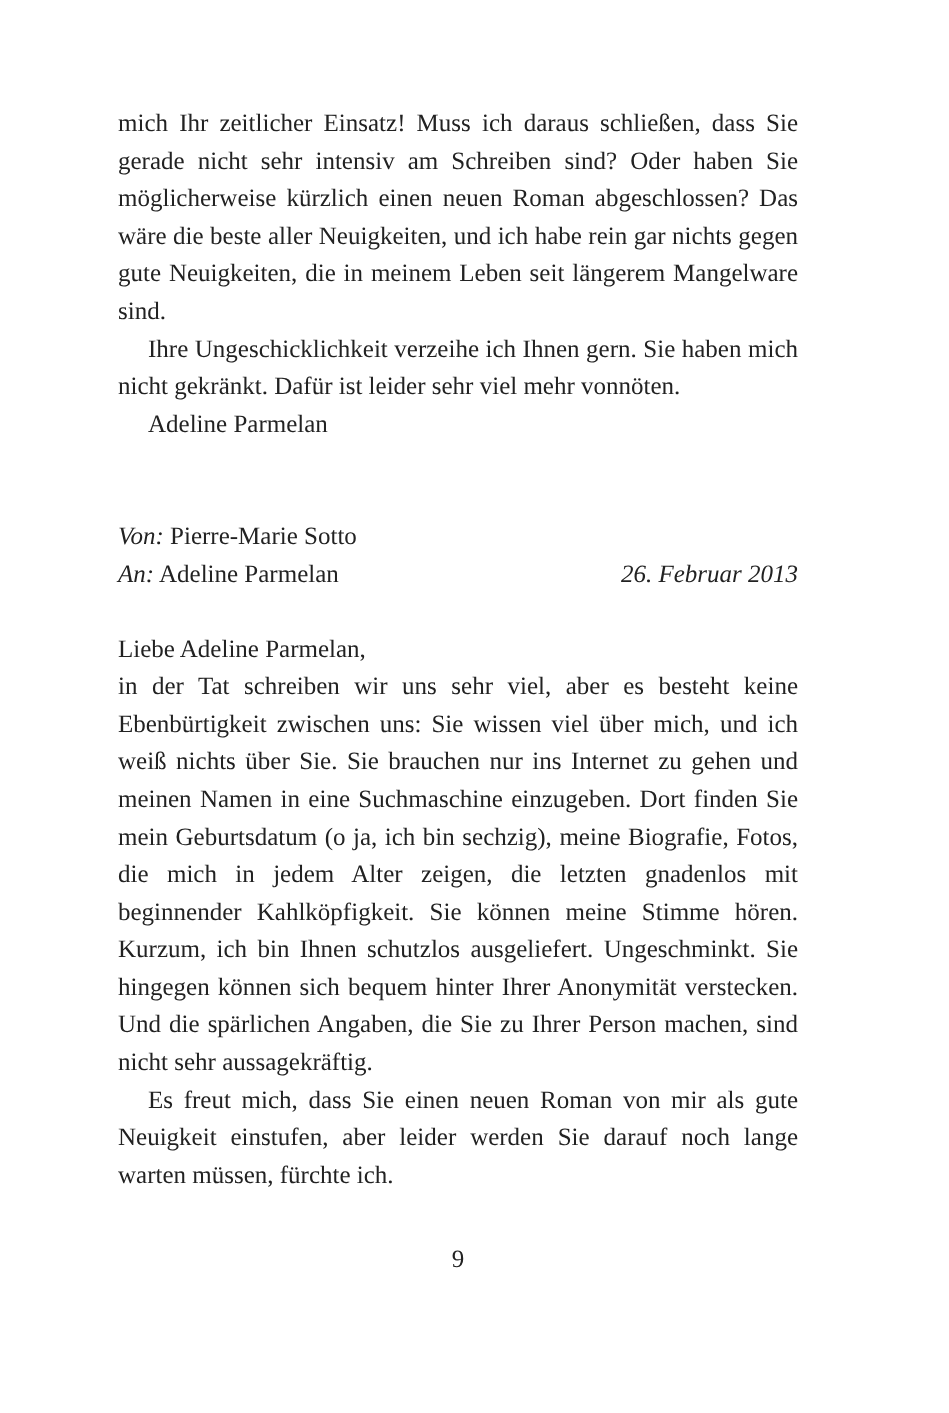mich Ihr zeitlicher Einsatz! Muss ich daraus schließen, dass Sie gerade nicht sehr intensiv am Schreiben sind? Oder haben Sie möglicherweise kürzlich einen neuen Roman abgeschlos­sen? Das wäre die beste aller Neuigkeiten, und ich habe rein gar nichts gegen gute Neuigkeiten, die in meinem Leben seit längerem Mangelware sind.
Ihre Ungeschicklichkeit verzeihe ich Ihnen gern. Sie haben mich nicht gekränkt. Dafür ist leider sehr viel mehr vonnöten.
Adeline Parmelan
Von: Pierre-Marie Sotto
An: Adeline Parmelan 26. Februar 2013
Liebe Adeline Parmelan,
in der Tat schreiben wir uns sehr viel, aber es besteht keine Ebenbürtigkeit zwischen uns: Sie wissen viel über mich, und ich weiß nichts über Sie. Sie brauchen nur ins Internet zu ge­hen und meinen Namen in eine Suchmaschine einzugeben. Dort finden Sie mein Geburtsdatum (o ja, ich bin sechzig), meine Biografie, Fotos, die mich in jedem Alter zeigen, die letzten gnadenlos mit beginnender Kahlköpfigkeit. Sie kön­nen meine Stimme hören. Kurzum, ich bin Ihnen schutzlos ausgeliefert. Ungeschminkt. Sie hingegen können sich be­quem hinter Ihrer Anonymität verstecken. Und die spärlichen Angaben, die Sie zu Ihrer Person machen, sind nicht sehr aus­sagekräftig.
Es freut mich, dass Sie einen neuen Roman von mir als gute Neuigkeit einstufen, aber leider werden Sie darauf noch lange warten müssen, fürchte ich.
9